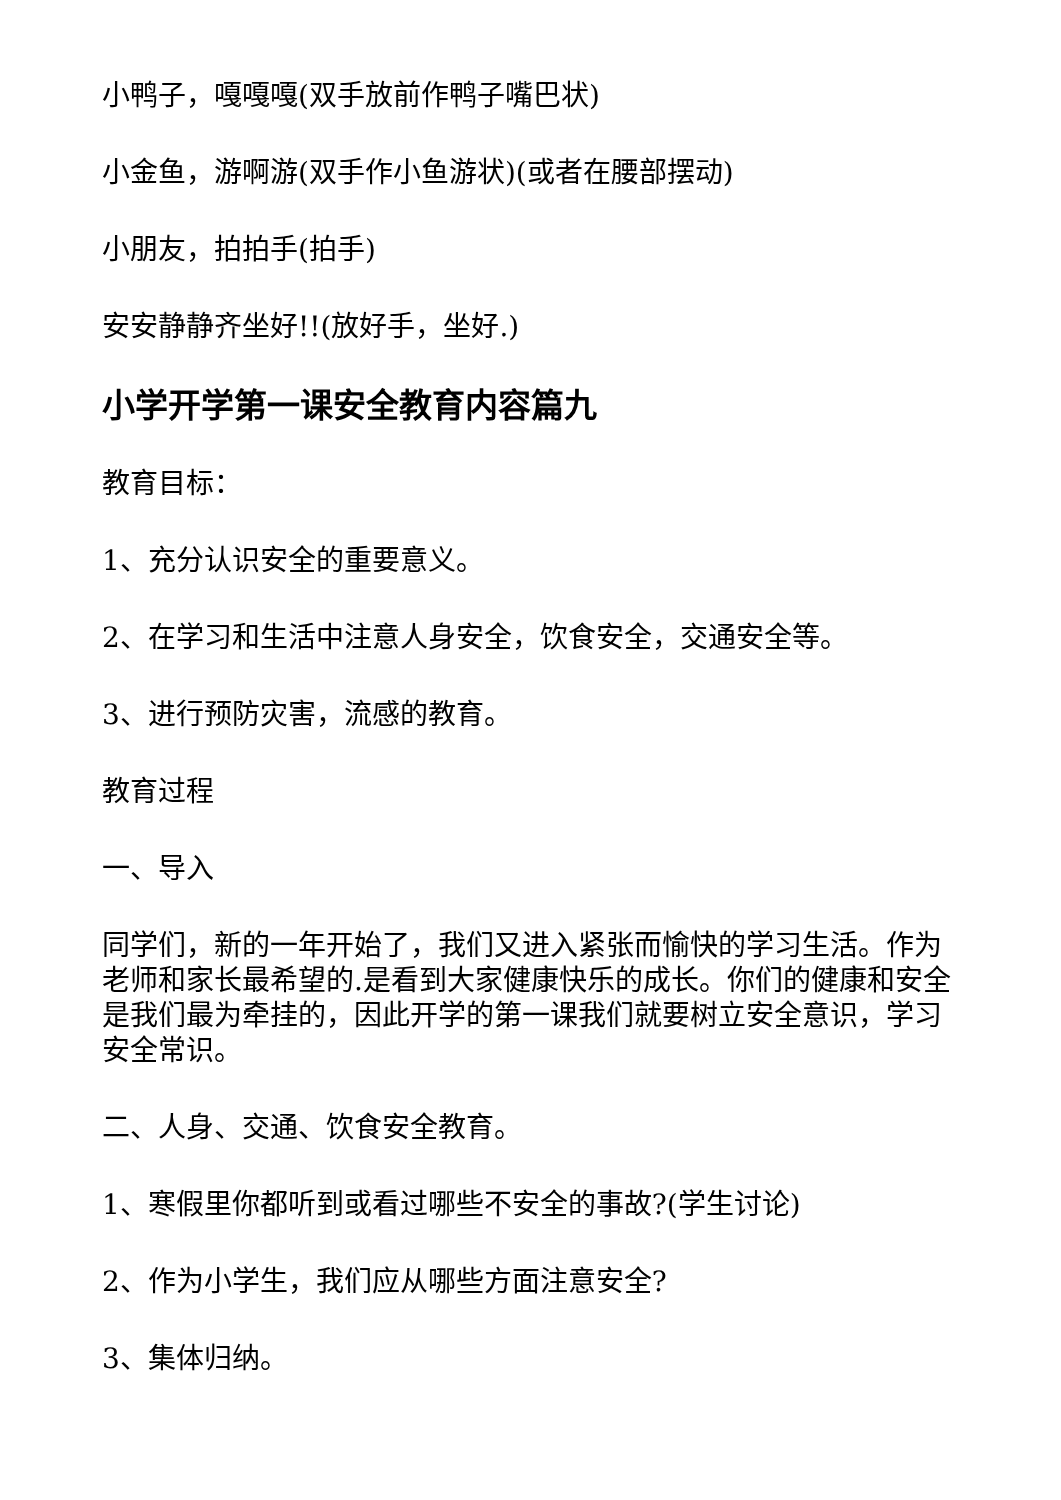小鸭子，嘎嘎嘎(双手放前作鸭子嘴巴状)
小金鱼，游啊游(双手作小鱼游状)(或者在腰部摆动)
小朋友，拍拍手(拍手)
安安静静齐坐好!!(放好手，坐好.)
小学开学第一课安全教育内容篇九
教育目标：
1、充分认识安全的重要意义。
2、在学习和生活中注意人身安全，饮食安全，交通安全等。
3、进行预防灾害，流感的教育。
教育过程
一、导入
同学们，新的一年开始了，我们又进入紧张而愉快的学习生活。作为老师和家长最希望的.是看到大家健康快乐的成长。你们的健康和安全是我们最为牵挂的，因此开学的第一课我们就要树立安全意识，学习安全常识。
二、人身、交通、饮食安全教育。
1、寒假里你都听到或看过哪些不安全的事故?(学生讨论)
2、作为小学生，我们应从哪些方面注意安全?
3、集体归纳。